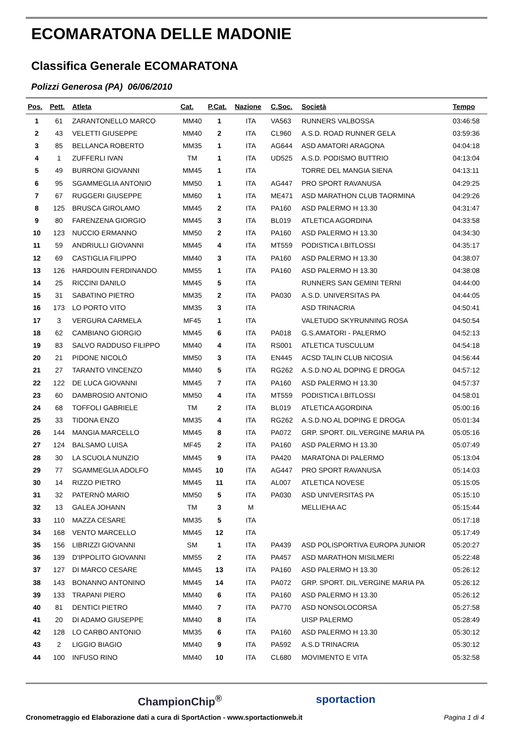ECOMARATONA DELLE MADONIE
Classifica Generale ECOMARATONA
Polizzi Generosa (PA) 06/06/2010
| Pos. | Pett. | Atleta | Cat. | P.Cat. | Nazione | C.Soc. | Società | Tempo |
| --- | --- | --- | --- | --- | --- | --- | --- | --- |
| 1 | 61 | ZARANTONELLO MARCO | MM40 | 1 | ITA | VA563 | RUNNERS VALBOSSA | 03:46:58 |
| 2 | 43 | VELETTI GIUSEPPE | MM40 | 2 | ITA | CL960 | A.S.D. ROAD RUNNER GELA | 03:59:36 |
| 3 | 85 | BELLANCA ROBERTO | MM35 | 1 | ITA | AG644 | ASD AMATORI ARAGONA | 04:04:18 |
| 4 | 1 | ZUFFERLI IVAN | TM | 1 | ITA | UD525 | A.S.D. PODISMO BUTTRIO | 04:13:04 |
| 5 | 49 | BURRONI GIOVANNI | MM45 | 1 | ITA | | TORRE DEL MANGIA SIENA | 04:13:11 |
| 6 | 95 | SGAMMEGLIA ANTONIO | MM50 | 1 | ITA | AG447 | PRO SPORT RAVANUSA | 04:29:25 |
| 7 | 67 | RUGGERI GIUSEPPE | MM60 | 1 | ITA | ME471 | ASD MARATHON CLUB TAORMINA | 04:29:26 |
| 8 | 125 | BRUSCA GIROLAMO | MM45 | 2 | ITA | PA160 | ASD PALERMO H 13.30 | 04:31:47 |
| 9 | 80 | FARENZENA GIORGIO | MM45 | 3 | ITA | BL019 | ATLETICA AGORDINA | 04:33:58 |
| 10 | 123 | NUCCIO ERMANNO | MM50 | 2 | ITA | PA160 | ASD PALERMO H 13.30 | 04:34:30 |
| 11 | 59 | ANDRIULLI GIOVANNI | MM45 | 4 | ITA | MT559 | PODISTICA I.BITLOSSI | 04:35:17 |
| 12 | 69 | CASTIGLIA FILIPPO | MM40 | 3 | ITA | PA160 | ASD PALERMO H 13.30 | 04:38:07 |
| 13 | 126 | HARDOUIN FERDINANDO | MM55 | 1 | ITA | PA160 | ASD PALERMO H 13.30 | 04:38:08 |
| 14 | 25 | RICCINI DANILO | MM45 | 5 | ITA | | RUNNERS SAN GEMINI TERNI | 04:44:00 |
| 15 | 31 | SABATINO PIETRO | MM35 | 2 | ITA | PA030 | A.S.D. UNIVERSITAS PA | 04:44:05 |
| 16 | 173 | LO PORTO VITO | MM35 | 3 | ITA | | ASD TRINACRIA | 04:50:41 |
| 17 | 3 | VERGURA CARMELA | MF45 | 1 | ITA | | VALETUDO SKYRUNNING ROSA | 04:50:54 |
| 18 | 62 | CAMBIANO GIORGIO | MM45 | 6 | ITA | PA018 | G.S.AMATORI - PALERMO | 04:52:13 |
| 19 | 83 | SALVO RADDUSO FILIPPO | MM40 | 4 | ITA | RS001 | ATLETICA TUSCULUM | 04:54:18 |
| 20 | 21 | PIDONE NICOLÒ | MM50 | 3 | ITA | EN445 | ACSD TALIN CLUB NICOSIA | 04:56:44 |
| 21 | 27 | TARANTO VINCENZO | MM40 | 5 | ITA | RG262 | A.S.D.NO AL DOPING E DROGA | 04:57:12 |
| 22 | 122 | DE LUCA GIOVANNI | MM45 | 7 | ITA | PA160 | ASD PALERMO H 13.30 | 04:57:37 |
| 23 | 60 | DAMBROSIO ANTONIO | MM50 | 4 | ITA | MT559 | PODISTICA I.BITLOSSI | 04:58:01 |
| 24 | 68 | TOFFOLI GABRIELE | TM | 2 | ITA | BL019 | ATLETICA AGORDINA | 05:00:16 |
| 25 | 33 | TIDONA ENZO | MM35 | 4 | ITA | RG262 | A.S.D.NO AL DOPING E DROGA | 05:01:34 |
| 26 | 144 | MANGIA MARCELLO | MM45 | 8 | ITA | PA072 | GRP. SPORT. DIL.VERGINE MARIA PA | 05:05:16 |
| 27 | 124 | BALSAMO LUISA | MF45 | 2 | ITA | PA160 | ASD PALERMO H 13.30 | 05:07:49 |
| 28 | 30 | LA SCUOLA NUNZIO | MM45 | 9 | ITA | PA420 | MARATONA DI PALERMO | 05:13:04 |
| 29 | 77 | SGAMMEGLIA ADOLFO | MM45 | 10 | ITA | AG447 | PRO SPORT RAVANUSA | 05:14:03 |
| 30 | 14 | RIZZO PIETRO | MM45 | 11 | ITA | AL007 | ATLETICA NOVESE | 05:15:05 |
| 31 | 32 | PATERNÒ MARIO | MM50 | 5 | ITA | PA030 | ASD UNIVERSITAS PA | 05:15:10 |
| 32 | 13 | GALEA JOHANN | TM | 3 | M | | MELLIEHA AC | 05:15:44 |
| 33 | 110 | MAZZA CESARE | MM35 | 5 | ITA | | | 05:17:18 |
| 34 | 168 | VENTO MARCELLO | MM45 | 12 | ITA | | | 05:17:49 |
| 35 | 156 | LIBRIZZI GIOVANNI | SM | 1 | ITA | PA439 | ASD POLISPORTIVA EUROPA JUNIOR | 05:20:27 |
| 36 | 139 | D'IPPOLITO GIOVANNI | MM55 | 2 | ITA | PA457 | ASD MARATHON MISILMERI | 05:22:48 |
| 37 | 127 | DI MARCO CESARE | MM45 | 13 | ITA | PA160 | ASD PALERMO H 13.30 | 05:26:12 |
| 38 | 143 | BONANNO ANTONINO | MM45 | 14 | ITA | PA072 | GRP. SPORT. DIL.VERGINE MARIA PA | 05:26:12 |
| 39 | 133 | TRAPANI PIERO | MM40 | 6 | ITA | PA160 | ASD PALERMO H 13.30 | 05:26:12 |
| 40 | 81 | DENTICI PIETRO | MM40 | 7 | ITA | PA770 | ASD NONSOLOCORSA | 05:27:58 |
| 41 | 20 | DI ADAMO GIUSEPPE | MM40 | 8 | ITA | | UISP PALERMO | 05:28:49 |
| 42 | 128 | LO CARBO ANTONIO | MM35 | 6 | ITA | PA160 | ASD PALERMO H 13.30 | 05:30:12 |
| 43 | 2 | LIGGIO BIAGIO | MM40 | 9 | ITA | PA592 | A.S.D TRINACRIA | 05:30:12 |
| 44 | 100 | INFUSO RINO | MM40 | 10 | ITA | CL680 | MOVIMENTO E VITA | 05:32:58 |
ChampionChip<sup>®</sup> sportaction
Cronometraggio ed Elaborazione dati a cura di SportAction - www.sportactionweb.it Pagina 1 di 4